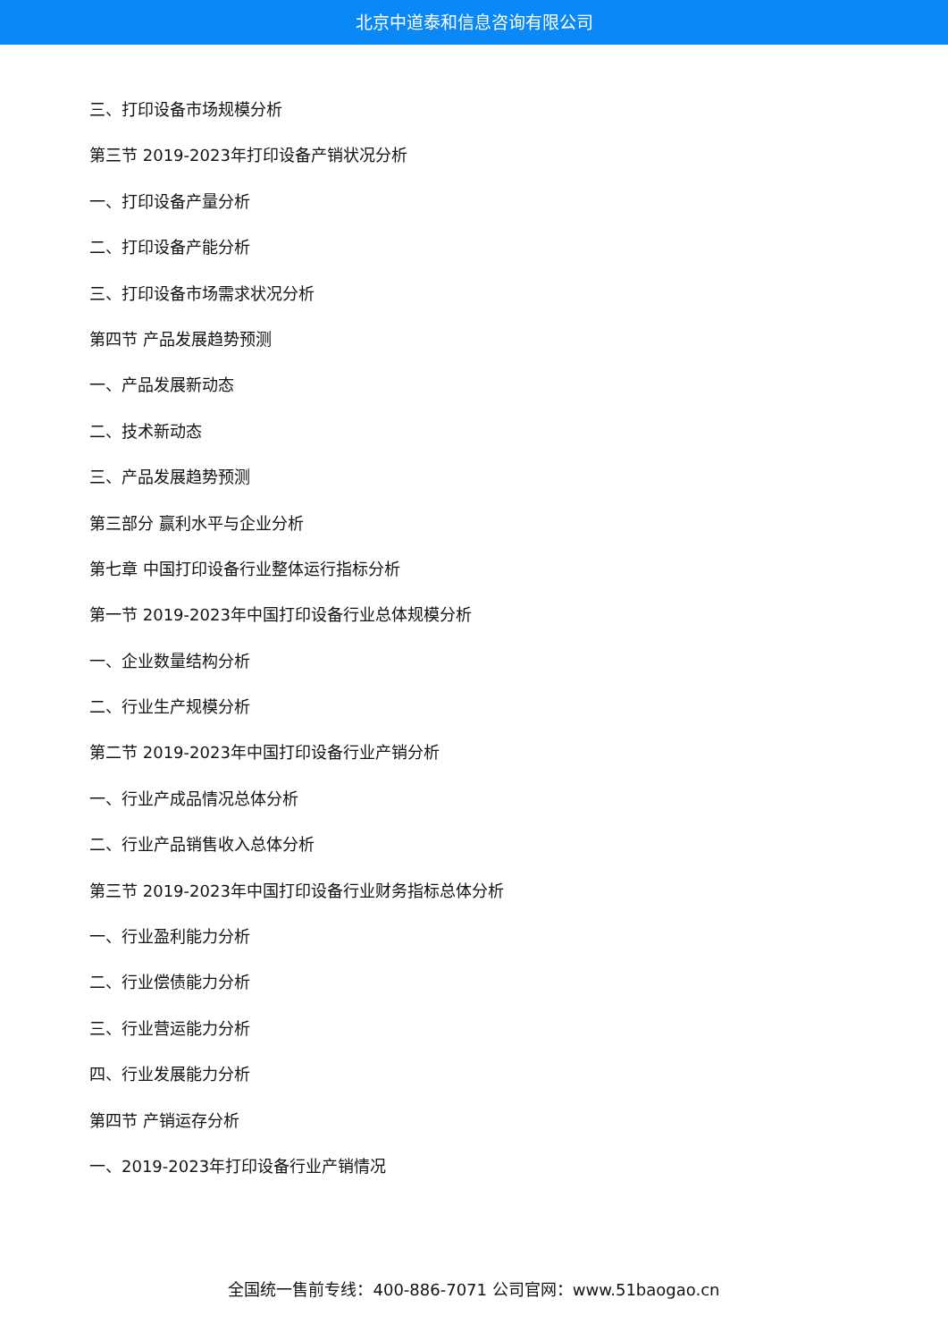北京中道泰和信息咨询有限公司
三、打印设备市场规模分析
第三节 2019-2023年打印设备产销状况分析
一、打印设备产量分析
二、打印设备产能分析
三、打印设备市场需求状况分析
第四节 产品发展趋势预测
一、产品发展新动态
二、技术新动态
三、产品发展趋势预测
第三部分 赢利水平与企业分析
第七章 中国打印设备行业整体运行指标分析
第一节 2019-2023年中国打印设备行业总体规模分析
一、企业数量结构分析
二、行业生产规模分析
第二节 2019-2023年中国打印设备行业产销分析
一、行业产成品情况总体分析
二、行业产品销售收入总体分析
第三节 2019-2023年中国打印设备行业财务指标总体分析
一、行业盈利能力分析
二、行业偿债能力分析
三、行业营运能力分析
四、行业发展能力分析
第四节 产销运存分析
一、2019-2023年打印设备行业产销情况
全国统一售前专线：400-886-7071 公司官网：www.51baogao.cn